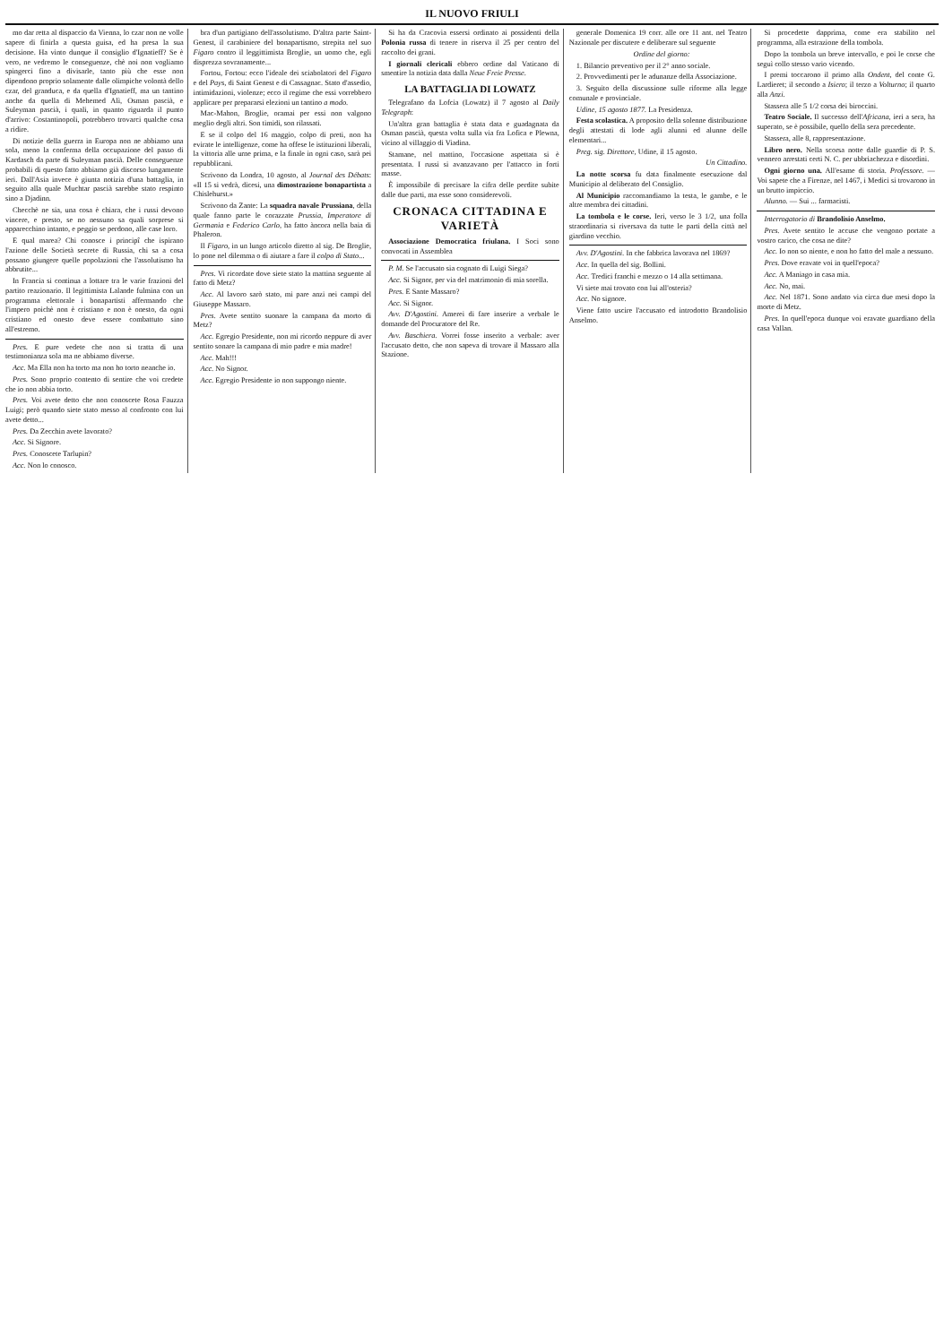IL NUOVO FRIULI
mo dar retta al dispaccio da Vienna, lo czar non ne volle sapere di finirla a questa guisa, ed ha presa la sua decisione. Ha vinto dunque il consiglio d'Ignatieff? Se è vero, ne vedremo le conseguenze, chè noi non vogliamo spingerci fino a divisarle, tanto più che esse non dipendono proprio solamente dalle olimpiche volontà dello czar, del granduca, e da quella d'Ignatieff, ma un tantino anche da quella di Mehemed Alì, Osman pascià, e Suleyman pascià, i quali, in quanto riguarda il punto d'arrivo: Costantinopoli, potrebbero trovarci qualche cosa a ridire.
Di notizie della guerra in Europa non ne abbiamo una sola, meno la conferma della occupazione del passo di Kardasch da parte di Suleyman pascià. Delle conseguenze probabili di questo fatto abbiamo già discorso lungamente ieri. Dall'Asia invece è giunta notizia d'una battaglia, in seguito alla quale Muchtar pascià sarebbe stato respinto sino a Djadinn.
Checchè ne sia, una cosa è chiara, che i russi devono vincere, e presto, se no nessuno sa quali sorprese si apparecchino intanto, e peggio se perdono, alle case loro.
E qual marea? Chi conosce i principî che ispirano l'azione delle Società secrete di Russia, chi sa a cosa possano giungere quelle popolazioni che l'assolutismo ha abbrutite...
In Francia si continua a lottare tra le varie frazioni del partito reazionario. Il legittimista Lalande fulmina con un programma elettorale i bonapartisti affermando che l'impero poichè non è cristiano e non è onesto, da ogni cristiano ed onesto deve essere combattuto sino all'estremo.
Pres. E pure vedete che non si tratta di una testimonianza sola ma ne abbiamo diverse.
Acc. Ma Ella non ha torto ma non ho torto neanche io.
Pres. Sono proprio contento di sentire che voi credete che io non abbia torto.
Pres. Voi avete detto che non conoscete Rosa Fauzza Luigi; però quando siete stato messo al confronto con lui avete detto...
Pres. Da Zecchin avete lavorato?
Acc. Si Signore.
Pres. Conoscete Tarlupin?
Acc. Non lo conosco.
bra d'un partigiano dell'assolutismo. D'altra parte Saint-Genest, il carabiniere del bonapartismo, strepita nel suo Figaro contro il leggittimista Broglie, un uomo che, egli disprezza sovranamente...
Fortou, Fortou: ecco l'ideale dei sciabolatori del Figaro e del Pays, di Saint Genest e di Cassagnac. Stato d'assedio, intimidazioni, violenze; ecco il regime che essi vorrebbero applicare per prepararsi elezioni un tantino a modo.
Mac-Mahon, Broglie, oramai per essi non valgono meglio degli altri. Son timidi, son rilassati.
E se il colpo del 16 maggio, colpo di preti, non ha evirate le intelligenze, come ha offese le istituzioni liberali, la vittoria alle urne prima, e la finale in ogni caso, sarà pei repubblicani.
Scrivono da Londra, 10 agosto, al Journal des Débats: «Il 15 si vedrà, dicesi, una dimostrazione bonapartista a Chislehurst.»
Scrivono da Zante: La squadra navale Prussiana, della quale fanno parte le corazzate Prussia, Imperatore di Germania e Federico Carlo, ha fatto àncora nella baia di Phaleron.
Il Figaro, in un lungo articolo diretto al sig. De Broglie, lo pone nel dilemma o di aiutare a fare il colpo di Stato...
Pres. Vi ricordate dove siete stato la mattina seguente al fatto di Metz?
Acc. Al lavoro sarò stato, mi pare anzi nei campi del Giuseppe Massaro.
Pres. Avete sentito suonare la campana da morto di Metz?
Acc. Egregio Presidente, non mi ricordo neppure di aver sentito sonare la campana di mio padre e mia madre!
Acc. Mah!!!
Acc. No Signor.
Acc. Egregio Presidente io non suppongo niente.
Si ha da Cracovia essersi ordinato ai possidenti della Polonia russa di tenere in riserva il 25 per centro del raccolto dei grani.
I giornali clericali ebbero ordine dal Vaticano di smentire la notizia data dalla Neue Freie Presse.
LA BATTAGLIA DI LOWATZ
Telegrafano da Lofcia (Lowatz) il 7 agosto al Daily Telegraph:
Un'altra gran battaglia è stata data e guadagnata da Osman pascià, questa volta sulla via fra Lofica e Plewna, vicino al villaggio di Viadina.
Stamane, nel mattino, l'occasione aspettata si è presentata. I russi si avanzavano per l'attacco in forti masse.
È impossibile di precisare la cifra delle perdite subite dalle due parti, ma esse sono considerevoli.
CRONACA CITTADINA E VARIETÀ
Associazione Democratica friulana. I Soci sono convocati in Assemblea
P. M. Se l'accusato sia cognato di Luigi Siega?
Acc. Si Signor, per via del matrimonio di mia sorella.
Pres. E Sante Massaro?
Acc. Si Signor.
Avv. D'Agostini. Amerei di fare inserire a verbale le domande del Procuratore del Re.
Avv. Baschiera. Vorrei fosse inserito a verbale: aver l'accusato detto, che non sapeva di trovare il Massaro alla Stazione.
generale Domenica 19 corr. alle ore 11 ant. nel Teatro Nazionale per discutere e deliberare sul seguente
Ordine del giorno:
1. Bilancio preventivo per il 2° anno sociale.
2. Provvedimenti per le adunanze della Associazione.
3. Seguito della discussione sulle riforme alla legge comunale e provinciale.
Udine, 15 agosto 1877. La Presidenza.
Festa scolastica. A proposito della solenne distribuzione degli attestati di lode agli alunni ed alunne delle elementari...
Preg. sig. Direttore, Udine, il 15 agosto.
Un Cittadino.
La notte scorsa fu data finalmente esecuzione dal Municipio al deliberato del Consiglio.
Al Municipio raccomandiamo la testa, le gambe, e le altre membra dei cittadini.
La tombola e le corse. Ieri, verso le 3 1/2, una folla straordinaria si riversava da tutte le parti della città nel giardino vecchio.
Avv. D'Agostini. In che fabbrica lavorava nel 1869?
Acc. In quella del sig. Bollini.
Acc. Tredici franchi e mezzo o 14 alla settimana.
Vi siete mai trovato con lui all'osteria?
Acc. No signore.
Viene fatto uscire l'accusato ed introdotto Brandolisio Anselmo.
Si procedette dapprima, come era stabilito nel programma, alla estrazione della tombola.
Dopo la tombola un breve intervallo, e poi le corse che seguì collo stesso vario vicendo.
I premi toccarono il primo alla Ondent, del conte G. Lardieret; il secondo a Isiero; il terzo a Volturno; il quarto alla Anzi.
Stassera alle 5 1/2 corsa dei biroccini.
Teatro Sociale. Il successo dell'Africana, ieri a sera, ha superato, se è possibile, quello della sera precedente.
Stassera, alle 8, rappresentazione.
Libro nero. Nella scorsa notte dalle guardie di P. S. vennero arrestati certi N. C. per ubbriachezza e disordini.
Ogni giorno una. All'esame di storia. Professore. — Voi sapete che a Firenze, nel 1467, i Medici si trovarono in un brutto impiccio.
Alunno. — Sui ... farmacisti.
Interrogatorio di Brandolisio Anselmo.
Pres. Avete sentito le accuse che vengono portate a vostro carico, che cosa ne dite?
Acc. Io non so niente, e non ho fatto del male a nessuno.
Pres. Dove eravate voi in quell'epoca?
Acc. A Maniago in casa mia.
Acc. No, mai.
Acc. Nel 1871. Sono andato via circa due mesi dopo la morte di Metz.
Pres. In quell'epoca dunque voi eravate guardiano della casa Vallan.